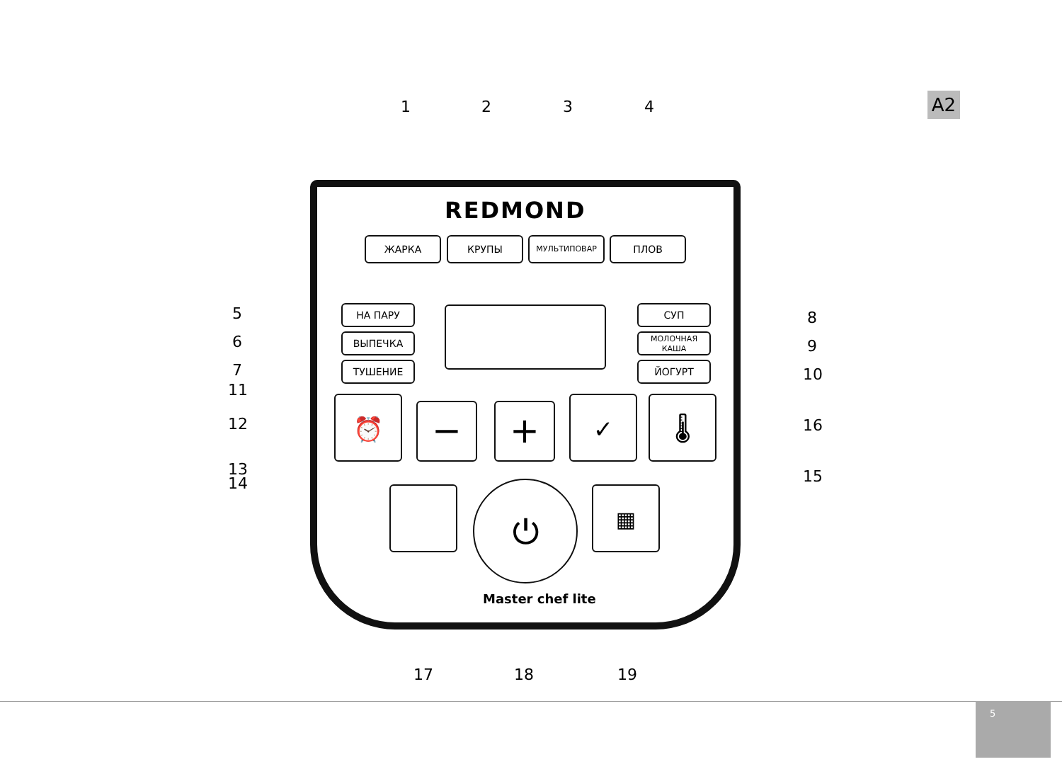A2
1 2 3 4
REDMOND
ЖАРКА КРУПЫ МУЛЬТИПОВАР ПЛОВ
5
6
7
НА ПАРУ
ВЫПЕЧКА
ТУШЕНИЕ
СУП
МОЛОЧНАЯ
КАША
ЙОГУРТ
8
9
10
11
12
13
14
16
15
⏰ − + ✓ 🌡
⏻ ▦
Master chef lite
17 18 19
5